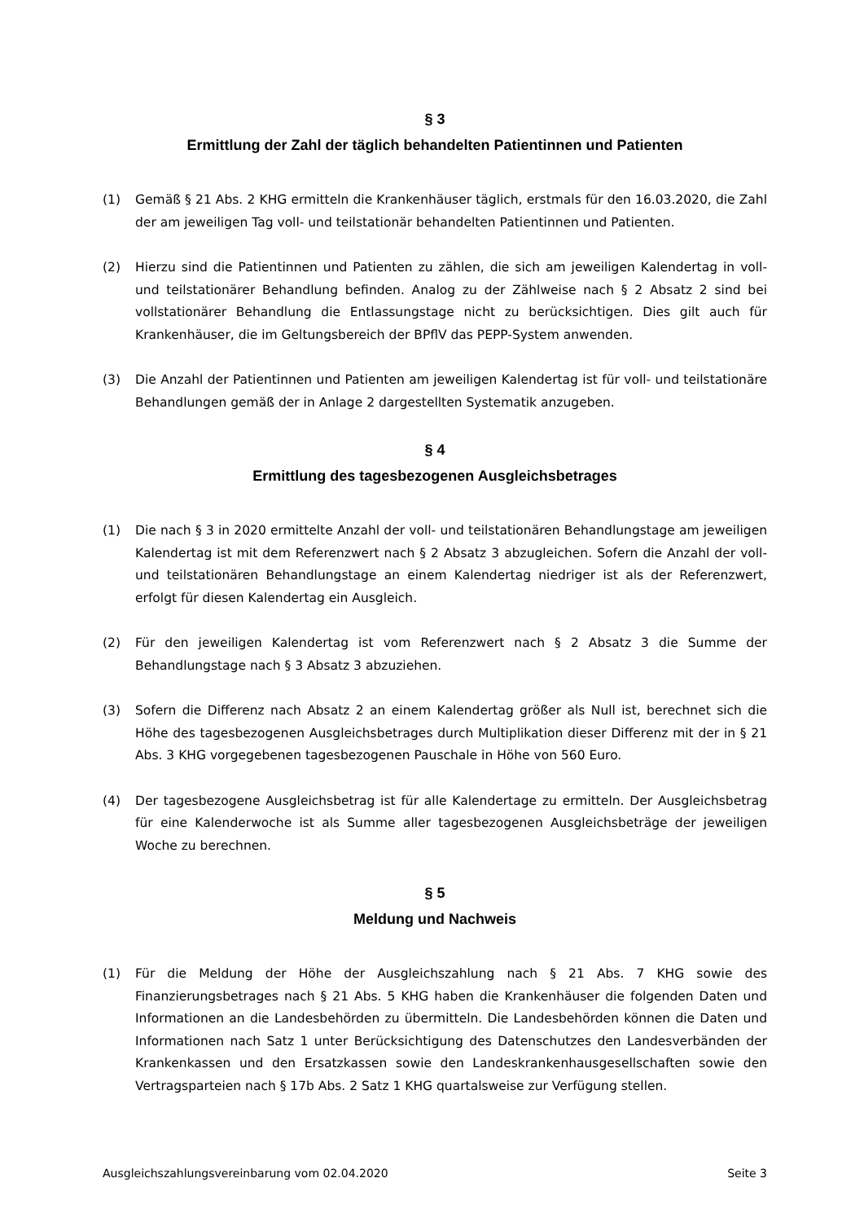§ 3
Ermittlung der Zahl der täglich behandelten Patientinnen und Patienten
(1) Gemäß § 21 Abs. 2 KHG ermitteln die Krankenhäuser täglich, erstmals für den 16.03.2020, die Zahl der am jeweiligen Tag voll- und teilstationär behandelten Patientinnen und Patienten.
(2) Hierzu sind die Patientinnen und Patienten zu zählen, die sich am jeweiligen Kalendertag in voll- und teilstationärer Behandlung befinden. Analog zu der Zählweise nach § 2 Absatz 2 sind bei vollstationärer Behandlung die Entlassungstage nicht zu berücksichtigen. Dies gilt auch für Krankenhäuser, die im Geltungsbereich der BPflV das PEPP-System anwenden.
(3) Die Anzahl der Patientinnen und Patienten am jeweiligen Kalendertag ist für voll- und teilstationäre Behandlungen gemäß der in Anlage 2 dargestellten Systematik anzugeben.
§ 4
Ermittlung des tagesbezogenen Ausgleichsbetrages
(1) Die nach § 3 in 2020 ermittelte Anzahl der voll- und teilstationären Behandlungstage am jeweiligen Kalendertag ist mit dem Referenzwert nach § 2 Absatz 3 abzugleichen. Sofern die Anzahl der voll- und teilstationären Behandlungstage an einem Kalendertag niedriger ist als der Referenzwert, erfolgt für diesen Kalendertag ein Ausgleich.
(2) Für den jeweiligen Kalendertag ist vom Referenzwert nach § 2 Absatz 3 die Summe der Behandlungstage nach § 3 Absatz 3 abzuziehen.
(3) Sofern die Differenz nach Absatz 2 an einem Kalendertag größer als Null ist, berechnet sich die Höhe des tagesbezogenen Ausgleichsbetrages durch Multiplikation dieser Differenz mit der in § 21 Abs. 3 KHG vorgegebenen tagesbezogenen Pauschale in Höhe von 560 Euro.
(4) Der tagesbezogene Ausgleichsbetrag ist für alle Kalendertage zu ermitteln. Der Ausgleichsbetrag für eine Kalenderwoche ist als Summe aller tagesbezogenen Ausgleichsbeträge der jeweiligen Woche zu berechnen.
§ 5
Meldung und Nachweis
(1) Für die Meldung der Höhe der Ausgleichszahlung nach § 21 Abs. 7 KHG sowie des Finanzierungsbetrages nach § 21 Abs. 5 KHG haben die Krankenhäuser die folgenden Daten und Informationen an die Landesbehörden zu übermitteln. Die Landesbehörden können die Daten und Informationen nach Satz 1 unter Berücksichtigung des Datenschutzes den Landesverbänden der Krankenkassen und den Ersatzkassen sowie den Landeskrankenhausgesellschaften sowie den Vertragsparteien nach § 17b Abs. 2 Satz 1 KHG quartalsweise zur Verfügung stellen.
Ausgleichszahlungsvereinbarung vom 02.04.2020 Seite 3